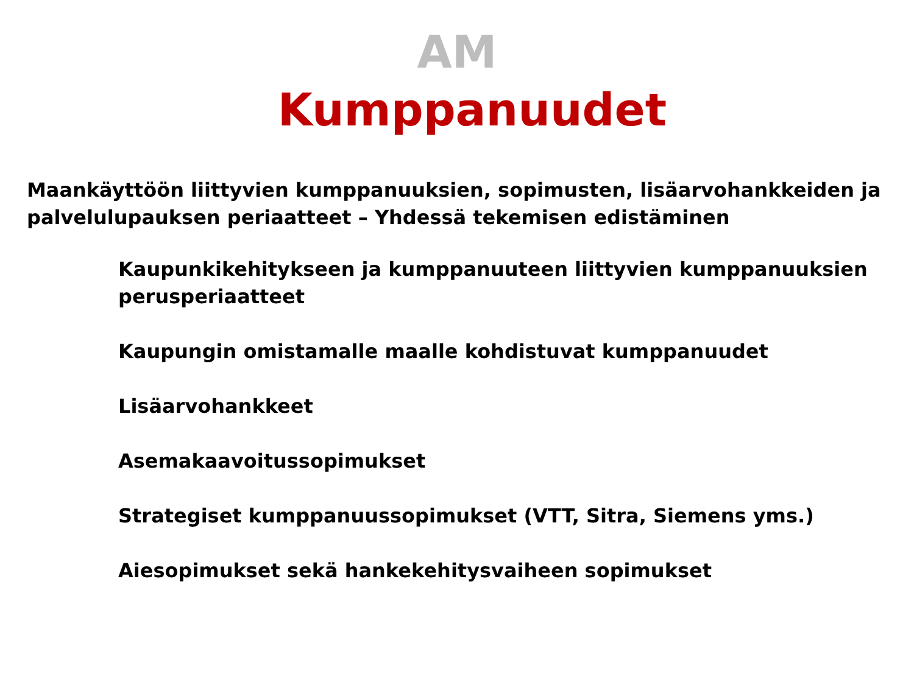AM
Kumppanuudet
Maankäyttöön liittyvien kumppanuuksien, sopimusten, lisäarvohankkeiden ja palvelulupauksen periaatteet – Yhdessä tekemisen edistäminen
Kaupunkikehitykseen ja kumppanuuteen liittyvien kumppanuuksien perusperiaatteet
Kaupungin omistamalle maalle kohdistuvat kumppanuudet
Lisäarvohankkeet
Asemakaavoitussopimukset
Strategiset kumppanuussopimukset (VTT, Sitra, Siemens yms.)
Aiesopimukset sekä hankekehitysvaiheen sopimukset